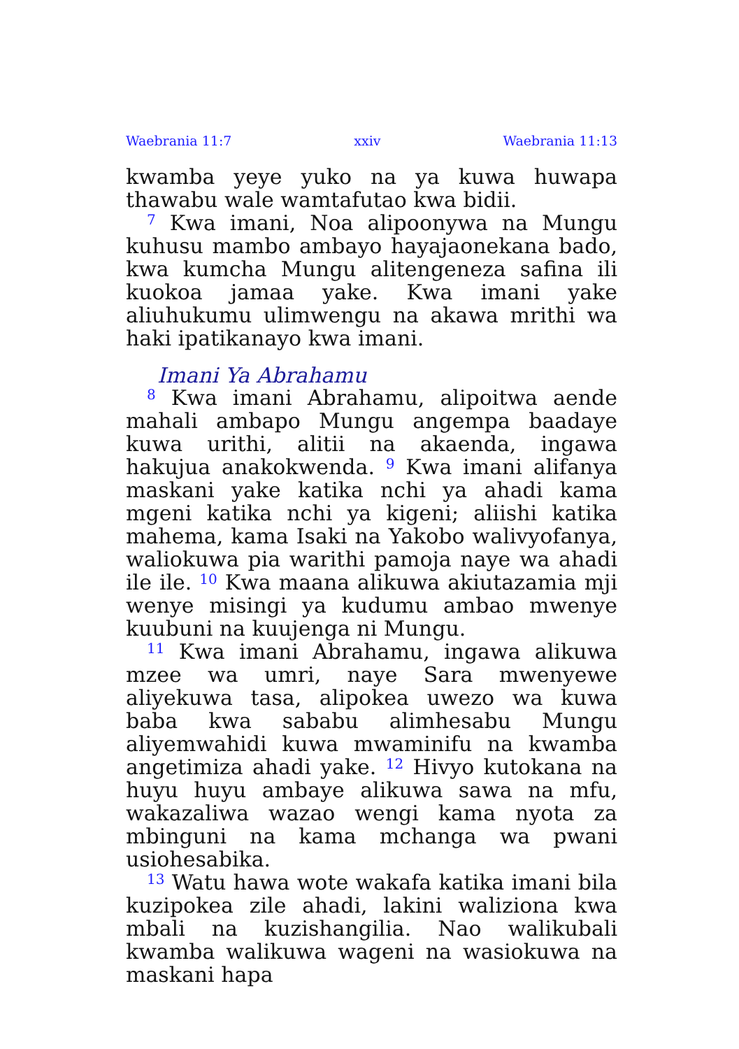Waebrania 11:7 xxiv Waebrania 11:13
kwamba yeye yuko na ya kuwa huwapa thawabu wale wamtafutao kwa bidii.
<sup>7</sup> Kwa imani, Noa alipoonywa na Mungu kuhusu mambo ambayo hayajaonekana bado, kwa kumcha Mungu alitengeneza safina ili kuokoa jamaa yake. Kwa imani yake aliuhukumu ulimwengu na akawa mrithi wa haki ipatikanayo kwa imani.
Imani Ya Abrahamu
<sup>8</sup> Kwa imani Abrahamu, alipoitwa aende mahali ambapo Mungu angempa baadaye kuwa urithi, alitii na akaenda, ingawa hakujua anakokwenda. <sup>9</sup> Kwa imani alifanya maskani yake katika nchi ya ahadi kama mgeni katika nchi ya kigeni; aliishi katika mahema, kama Isaki na Yakobo walivyofanya, waliokuwa pia warithi pamoja naye wa ahadi ile ile. <sup>10</sup> Kwa maana alikuwa akiutazamia mji wenye misingi ya kudumu ambao mwenye kuubuni na kuujenga ni Mungu.
<sup>11</sup> Kwa imani Abrahamu, ingawa alikuwa mzee wa umri, naye Sara mwenyewe aliyekuwa tasa, alipokea uwezo wa kuwa baba kwa sababu alimhesabu Mungu aliyemwahidi kuwa mwaminifu na kwamba angetimiza ahadi yake. <sup>12</sup> Hivyo kutokana na huyu huyu ambaye alikuwa sawa na mfu, wakazaliwa wazao wengi kama nyota za mbinguni na kama mchanga wa pwani usiohesabika.
<sup>13</sup> Watu hawa wote wakafa katika imani bila kuzipokea zile ahadi, lakini waliziona kwa mbali na kuzishangilia. Nao walikubali kwamba walikuwa wageni na wasiokuwa na maskani hapa